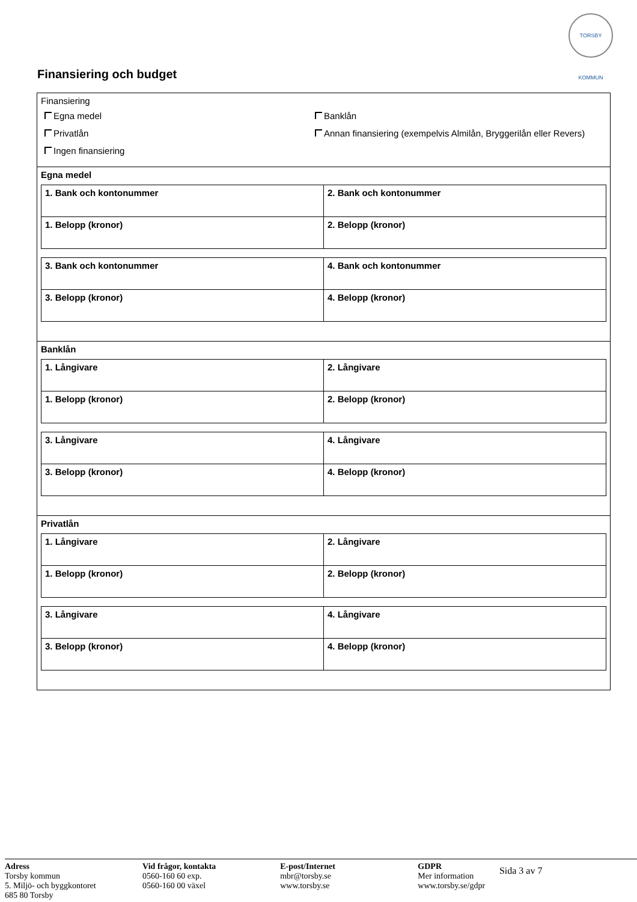TORSBY KOMMUN
Finansiering och budget
Finansiering
Egna medel
Banklån
Privatlån
Annan finansiering (exempelvis Almilån, Bryggerilån eller Revers)
Ingen finansiering
Egna medel
| 1. Bank och kontonummer | 2. Bank och kontonummer |
| 1. Belopp (kronor) | 2. Belopp (kronor) |
| 3. Bank och kontonummer | 4. Bank och kontonummer |
| 3. Belopp (kronor) | 4. Belopp (kronor) |
Banklån
| 1. Långivare | 2. Långivare |
| 1. Belopp (kronor) | 2. Belopp (kronor) |
| 3. Långivare | 4. Långivare |
| 3. Belopp (kronor) | 4. Belopp (kronor) |
Privatlån
| 1. Långivare | 2. Långivare |
| 1. Belopp (kronor) | 2. Belopp (kronor) |
| 3. Långivare | 4. Långivare |
| 3. Belopp (kronor) | 4. Belopp (kronor) |
Adress
Torsby kommun
5. Miljö- och byggkontoret
685 80 Torsby
Vid frågor, kontakta
0560-160 60 exp.
0560-160 00 växel
E-post/Internet
mbr@torsby.se
www.torsby.se
GDPR
Mer information
www.torsby.se/gdpr
Sida 3 av 7